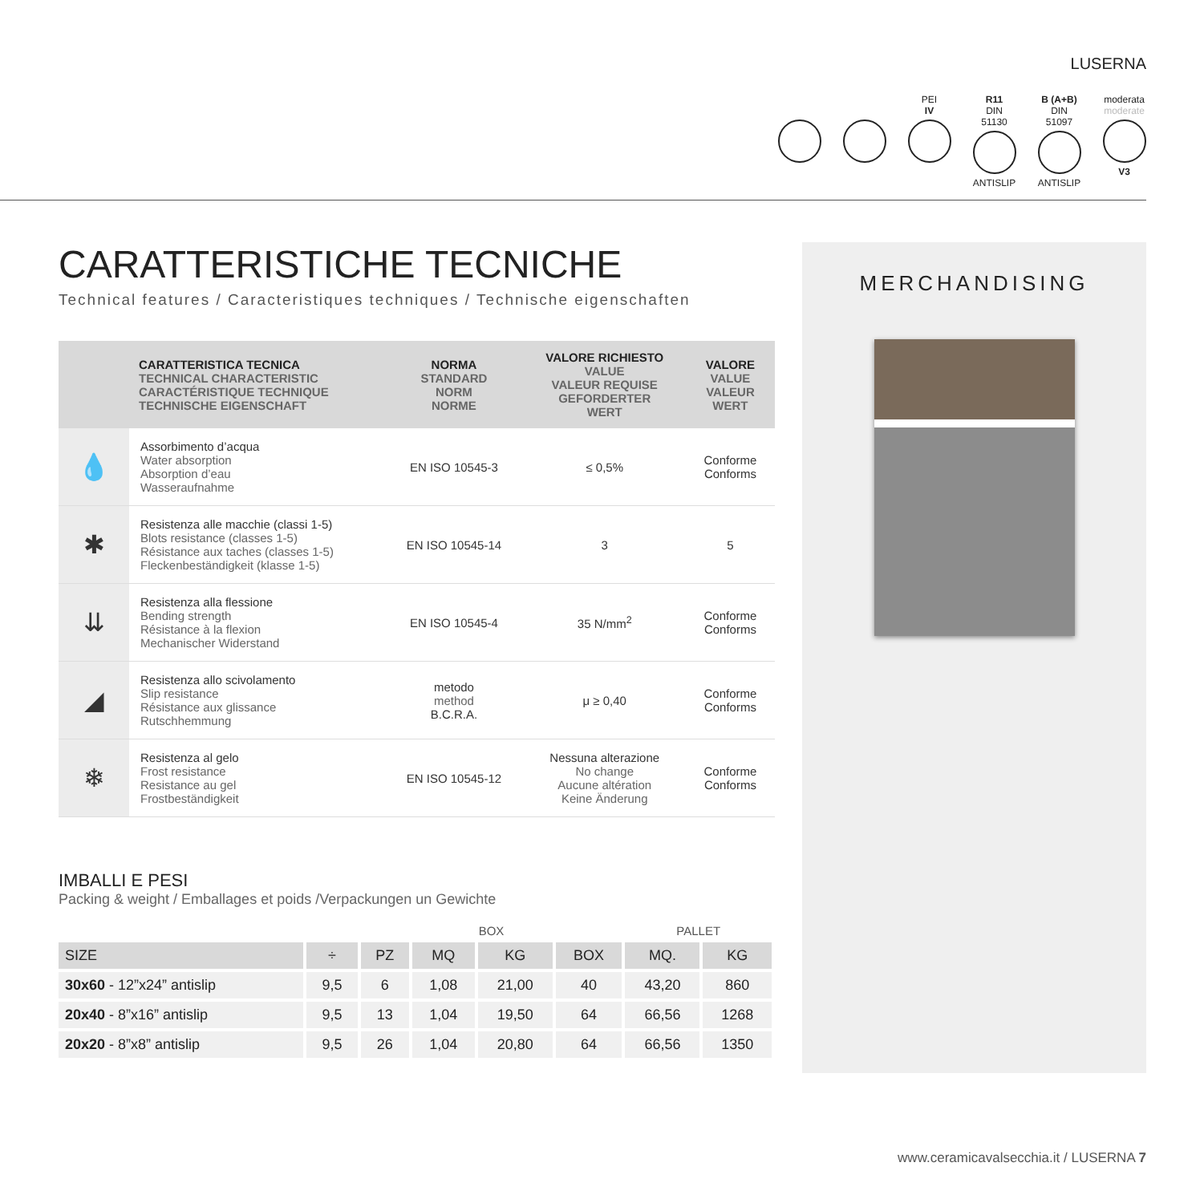LUSERNA
PEI
IV
R11
DIN 51130
ANTISLIP
B (A+B)
DIN 51097
ANTISLIP
moderata
moderate
V3
CARATTERISTICHE TECNICHE
Technical features / Caracteristiques techniques / Technische eigenschaften
| | CARATTERISTICA TECNICA TECHNICAL CHARACTERISTIC CARACTÉRISTIQUE TECHNIQUE TECHNISCHE EIGENSCHAFT | NORMA STANDARD NORM NORME | VALORE RICHIESTO VALUE VALEUR REQUISE GEFORDERTER WERT | VALORE VALUE VALEUR WERT |
| --- | --- | --- | --- | --- |
| 💧 | Assorbimento d’acqua Water absorption Absorption d’eau Wasseraufnahme | EN ISO 10545-3 | ≤ 0,5% | Conforme Conforms |
| ✱ | Resistenza alle macchie (classi 1-5) Blots resistance (classes 1-5) Résistance aux taches (classes 1-5) Fleckenbeständigkeit (klasse 1-5) | EN ISO 10545-14 | 3 | 5 |
| ⇊ | Resistenza alla flessione Bending strength Résistance à la flexion Mechanischer Widerstand | EN ISO 10545-4 | 35 N/mm<sup>2</sup> | Conforme Conforms |
| ◢ | Resistenza allo scivolamento Slip resistance Résistance aux glissance Rutschhemmung | metodo method B.C.R.A. | μ ≥ 0,40 | Conforme Conforms |
| ❄ | Resistenza al gelo Frost resistance Resistance au gel Frostbeständigkeit | EN ISO 10545-12 | Nessuna alterazione No change Aucune altération Keine Änderung | Conforme Conforms |
IMBALLI E PESI
Packing & weight / Emballages et poids /Verpackungen un Gewichte
| | | BOX | | | | PALLET | |
| SIZE | ÷ | PZ | MQ | KG | BOX | MQ. | KG |
| 30x60 - 12”x24” antislip | 9,5 | 6 | 1,08 | 21,00 | 40 | 43,20 | 860 |
| 20x40 - 8”x16” antislip | 9,5 | 13 | 1,04 | 19,50 | 64 | 66,56 | 1268 |
| 20x20 - 8”x8” antislip | 9,5 | 26 | 1,04 | 20,80 | 64 | 66,56 | 1350 |
MERCHANDISING
www.ceramicavalsecchia.it / LUSERNA 7